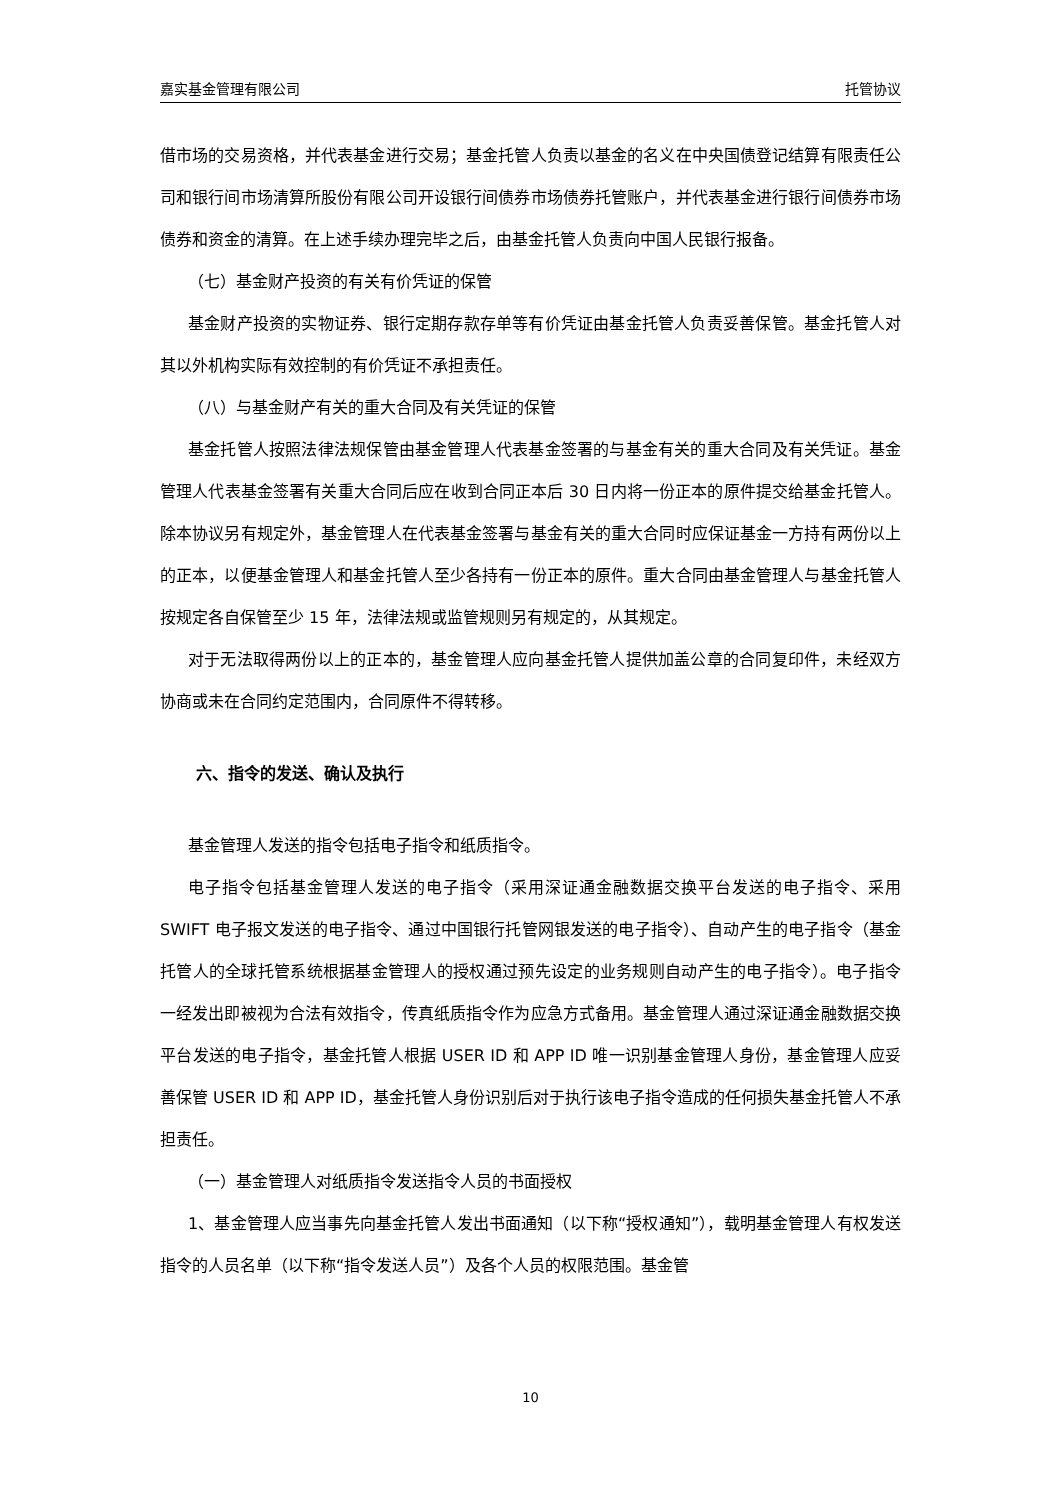嘉实基金管理有限公司 托管协议
借市场的交易资格，并代表基金进行交易；基金托管人负责以基金的名义在中央国债登记结算有限责任公司和银行间市场清算所股份有限公司开设银行间债券市场债券托管账户，并代表基金进行银行间债券市场债券和资金的清算。在上述手续办理完毕之后，由基金托管人负责向中国人民银行报备。
（七）基金财产投资的有关有价凭证的保管
基金财产投资的实物证券、银行定期存款存单等有价凭证由基金托管人负责妥善保管。基金托管人对其以外机构实际有效控制的有价凭证不承担责任。
（八）与基金财产有关的重大合同及有关凭证的保管
基金托管人按照法律法规保管由基金管理人代表基金签署的与基金有关的重大合同及有关凭证。基金管理人代表基金签署有关重大合同后应在收到合同正本后 30 日内将一份正本的原件提交给基金托管人。除本协议另有规定外，基金管理人在代表基金签署与基金有关的重大合同时应保证基金一方持有两份以上的正本，以便基金管理人和基金托管人至少各持有一份正本的原件。重大合同由基金管理人与基金托管人按规定各自保管至少 15 年，法律法规或监管规则另有规定的，从其规定。
对于无法取得两份以上的正本的，基金管理人应向基金托管人提供加盖公章的合同复印件，未经双方协商或未在合同约定范围内，合同原件不得转移。
六、指令的发送、确认及执行
基金管理人发送的指令包括电子指令和纸质指令。
电子指令包括基金管理人发送的电子指令（采用深证通金融数据交换平台发送的电子指令、采用 SWIFT 电子报文发送的电子指令、通过中国银行托管网银发送的电子指令）、自动产生的电子指令（基金托管人的全球托管系统根据基金管理人的授权通过预先设定的业务规则自动产生的电子指令）。电子指令一经发出即被视为合法有效指令，传真纸质指令作为应急方式备用。基金管理人通过深证通金融数据交换平台发送的电子指令，基金托管人根据 USER ID 和 APP ID 唯一识别基金管理人身份，基金管理人应妥善保管 USER ID 和 APP ID，基金托管人身份识别后对于执行该电子指令造成的任何损失基金托管人不承担责任。
（一）基金管理人对纸质指令发送指令人员的书面授权
1、基金管理人应当事先向基金托管人发出书面通知（以下称“授权通知”），载明基金管理人有权发送指令的人员名单（以下称“指令发送人员”）及各个人员的权限范围。基金管
10